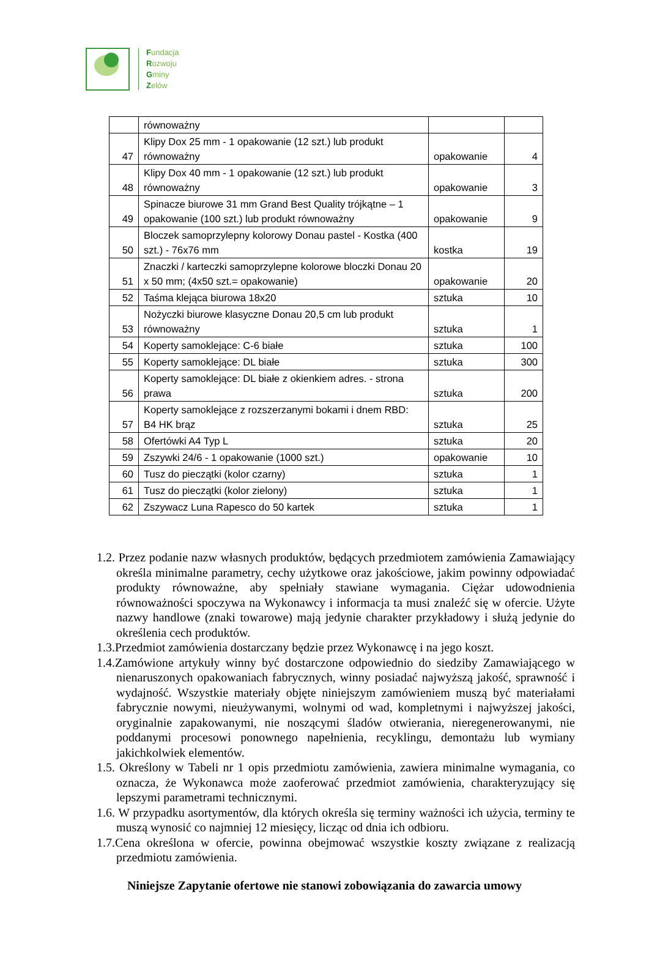Fundacja
Rozwoju
Gminy
Zelów
| | równoważny | | |
| 47 | Klipy Dox 25 mm - 1 opakowanie (12 szt.) lub produkt równoważny | opakowanie | 4 |
| 48 | Klipy Dox 40 mm - 1 opakowanie (12 szt.) lub produkt równoważny | opakowanie | 3 |
| 49 | Spinacze biurowe 31 mm Grand Best Quality trójkątne – 1 opakowanie (100 szt.) lub produkt równoważny | opakowanie | 9 |
| 50 | Bloczek samoprzylepny kolorowy Donau pastel - Kostka (400 szt.) - 76x76 mm | kostka | 19 |
| 51 | Znaczki / karteczki samoprzylepne kolorowe bloczki Donau 20 x 50 mm; (4x50 szt.= opakowanie) | opakowanie | 20 |
| 52 | Taśma klejąca biurowa 18x20 | sztuka | 10 |
| 53 | Nożyczki biurowe klasyczne Donau 20,5 cm lub produkt równoważny | sztuka | 1 |
| 54 | Koperty samoklejące: C-6 białe | sztuka | 100 |
| 55 | Koperty samoklejące: DL białe | sztuka | 300 |
| 56 | Koperty samoklejące: DL białe z okienkiem adres. - strona prawa | sztuka | 200 |
| 57 | Koperty samoklejące z rozszerzanymi bokami i dnem RBD: B4 HK brąz | sztuka | 25 |
| 58 | Ofertówki A4 Typ L | sztuka | 20 |
| 59 | Zszywki 24/6 - 1 opakowanie (1000 szt.) | opakowanie | 10 |
| 60 | Tusz do pieczątki (kolor czarny) | sztuka | 1 |
| 61 | Tusz do pieczątki (kolor zielony) | sztuka | 1 |
| 62 | Zszywacz Luna Rapesco do 50 kartek | sztuka | 1 |
1.2. Przez podanie nazw własnych produktów, będących przedmiotem zamówienia Zamawiający określa minimalne parametry, cechy użytkowe oraz jakościowe, jakim powinny odpowiadać produkty równoważne, aby spełniały stawiane wymagania. Ciężar udowodnienia równoważności spoczywa na Wykonawcy i informacja ta musi znaleźć się w ofercie. Użyte nazwy handlowe (znaki towarowe) mają jedynie charakter przykładowy i służą jedynie do określenia cech produktów.
1.3.Przedmiot zamówienia dostarczany będzie przez Wykonawcę i na jego koszt.
1.4.Zamówione artykuły winny być dostarczone odpowiednio do siedziby Zamawiającego w nienaruszonych opakowaniach fabrycznych, winny posiadać najwyższą jakość, sprawność i wydajność. Wszystkie materiały objęte niniejszym zamówieniem muszą być materiałami fabrycznie nowymi, nieużywanymi, wolnymi od wad, kompletnymi i najwyższej jakości, oryginalnie zapakowanymi, nie noszącymi śladów otwierania, nieregenerowanymi, nie poddanymi procesowi ponownego napełnienia, recyklingu, demontażu lub wymiany jakichkolwiek elementów.
1.5. Określony w Tabeli nr 1 opis przedmiotu zamówienia, zawiera minimalne wymagania, co oznacza, że Wykonawca może zaoferować przedmiot zamówienia, charakteryzujący się lepszymi parametrami technicznymi.
1.6. W przypadku asortymentów, dla których określa się terminy ważności ich użycia, terminy te muszą wynosić co najmniej 12 miesięcy, licząc od dnia ich odbioru.
1.7.Cena określona w ofercie, powinna obejmować wszystkie koszty związane z realizacją przedmiotu zamówienia.
Niniejsze Zapytanie ofertowe nie stanowi zobowiązania do zawarcia umowy